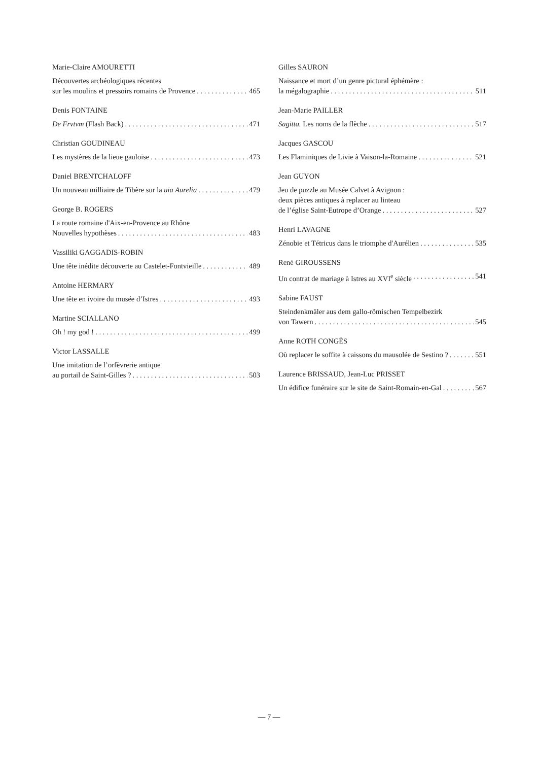Marie-Claire AMOURETTI
Découvertes archéologiques récentes
sur les moulins et pressoirs romains de Provence 465
Denis FONTAINE
De Frvtvm (Flash Back) 471
Christian GOUDINEAU
Les mystères de la lieue gauloise 473
Daniel BRENTCHALOFF
Un nouveau milliaire de Tibère sur la uia Aurelia 479
George B. ROGERS
La route romaine d'Aix-en-Provence au Rhône
Nouvelles hypothèses 483
Vassiliki GAGGADIS-ROBIN
Une tête inédite découverte au Castelet-Fontvieille 489
Antoine HERMARY
Une tête en ivoire du musée d’Istres 493
Martine SCIALLANO
Oh ! my god ! 499
Victor LASSALLE
Une imitation de l’orfèvrerie antique
au portail de Saint-Gilles ? 503
Gilles SAURON
Naissance et mort d’un genre pictural éphémère :
la mégalographie 511
Jean-Marie PAILLER
Sagitta. Les noms de la flèche 517
Jacques GASCOU
Les Flaminiques de Livie à Vaison-la-Romaine 521
Jean GUYON
Jeu de puzzle au Musée Calvet à Avignon :
deux pièces antiques à replacer au linteau
de l’église Saint-Eutrope d’Orange 527
Henri LAVAGNE
Zénobie et Tétricus dans le triomphe d'Aurélien 535
René GIROUSSENS
Un contrat de mariage à Istres au XVI<sup>e</sup> siècle 541
Sabine FAUST
Steindenkmäler aus dem gallo-römischen Tempelbezirk
von Tawern 545
Anne ROTH CONGÈS
Où replacer le soffite à caissons du mausolée de Sestino ? 551
Laurence BRISSAUD, Jean-Luc PRISSET
Un édifice funéraire sur le site de Saint-Romain-en-Gal 567
— 7 —